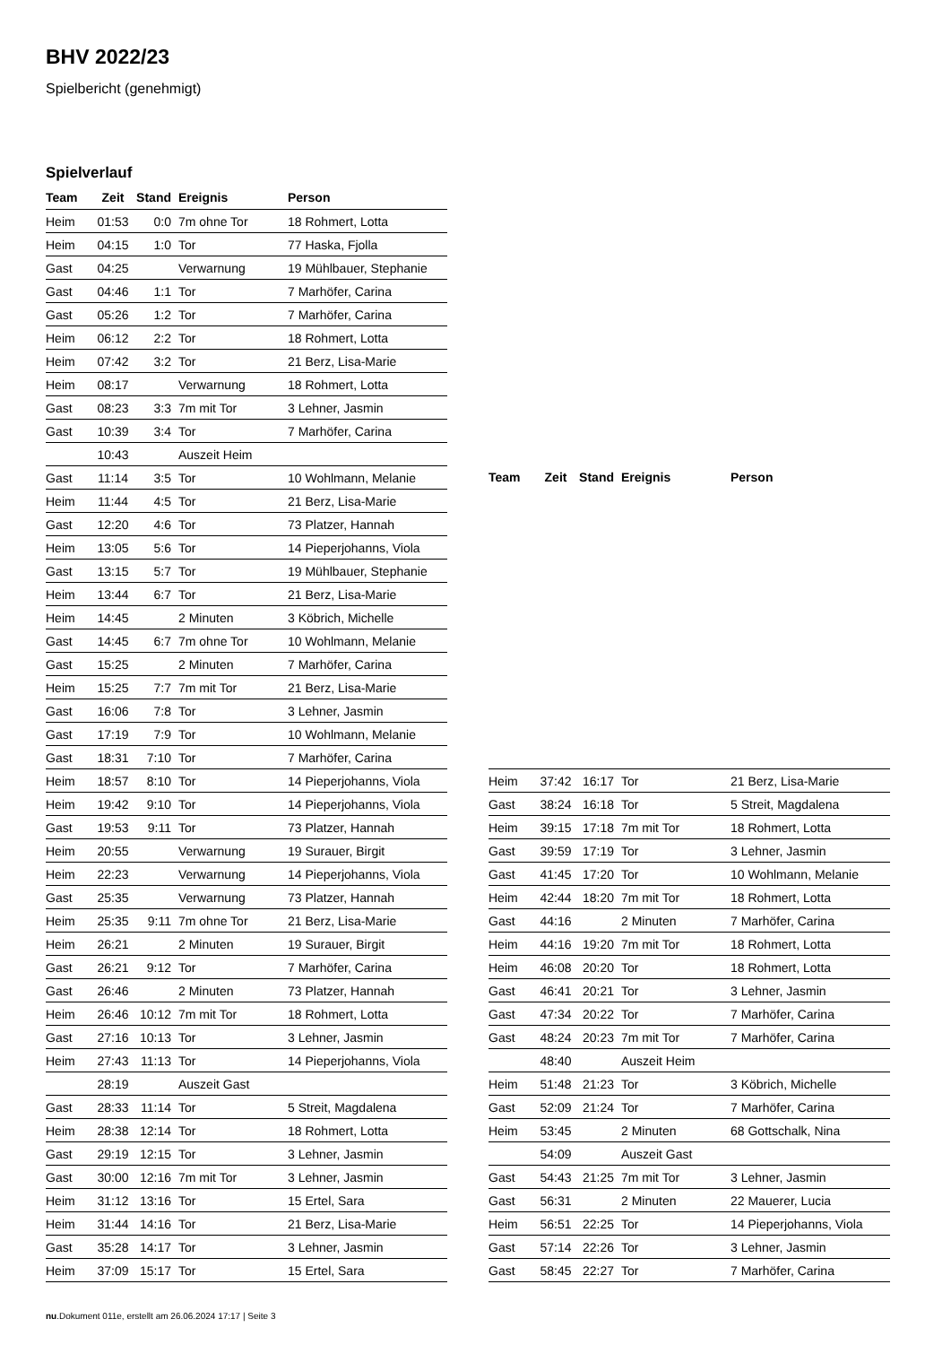BHV 2022/23
Spielbericht (genehmigt)
Spielverlauf
| Team | Zeit | Stand | Ereignis | Person |
| --- | --- | --- | --- | --- |
| Heim | 01:53 | 0:0 | 7m ohne Tor | 18 Rohmert, Lotta |
| Heim | 04:15 | 1:0 | Tor | 77 Haska, Fjolla |
| Gast | 04:25 | | Verwarnung | 19 Mühlbauer, Stephanie |
| Gast | 04:46 | 1:1 | Tor | 7 Marhöfer, Carina |
| Gast | 05:26 | 1:2 | Tor | 7 Marhöfer, Carina |
| Heim | 06:12 | 2:2 | Tor | 18 Rohmert, Lotta |
| Heim | 07:42 | 3:2 | Tor | 21 Berz, Lisa-Marie |
| Heim | 08:17 | | Verwarnung | 18 Rohmert, Lotta |
| Gast | 08:23 | 3:3 | 7m mit Tor | 3 Lehner, Jasmin |
| Gast | 10:39 | 3:4 | Tor | 7 Marhöfer, Carina |
| | 10:43 | | Auszeit Heim | |
| Gast | 11:14 | 3:5 | Tor | 10 Wohlmann, Melanie |
| Heim | 11:44 | 4:5 | Tor | 21 Berz, Lisa-Marie |
| Gast | 12:20 | 4:6 | Tor | 73 Platzer, Hannah |
| Heim | 13:05 | 5:6 | Tor | 14 Pieperjohanns, Viola |
| Gast | 13:15 | 5:7 | Tor | 19 Mühlbauer, Stephanie |
| Heim | 13:44 | 6:7 | Tor | 21 Berz, Lisa-Marie |
| Heim | 14:45 | | 2 Minuten | 3 Köbrich, Michelle |
| Gast | 14:45 | 6:7 | 7m ohne Tor | 10 Wohlmann, Melanie |
| Gast | 15:25 | | 2 Minuten | 7 Marhöfer, Carina |
| Heim | 15:25 | 7:7 | 7m mit Tor | 21 Berz, Lisa-Marie |
| Gast | 16:06 | 7:8 | Tor | 3 Lehner, Jasmin |
| Gast | 17:19 | 7:9 | Tor | 10 Wohlmann, Melanie |
| Gast | 18:31 | 7:10 | Tor | 7 Marhöfer, Carina |
| Heim | 18:57 | 8:10 | Tor | 14 Pieperjohanns, Viola |
| Heim | 19:42 | 9:10 | Tor | 14 Pieperjohanns, Viola |
| Gast | 19:53 | 9:11 | Tor | 73 Platzer, Hannah |
| Heim | 20:55 | | Verwarnung | 19 Surauer, Birgit |
| Heim | 22:23 | | Verwarnung | 14 Pieperjohanns, Viola |
| Gast | 25:35 | | Verwarnung | 73 Platzer, Hannah |
| Heim | 25:35 | 9:11 | 7m ohne Tor | 21 Berz, Lisa-Marie |
| Heim | 26:21 | | 2 Minuten | 19 Surauer, Birgit |
| Gast | 26:21 | 9:12 | Tor | 7 Marhöfer, Carina |
| Gast | 26:46 | | 2 Minuten | 73 Platzer, Hannah |
| Heim | 26:46 | 10:12 | 7m mit Tor | 18 Rohmert, Lotta |
| Gast | 27:16 | 10:13 | Tor | 3 Lehner, Jasmin |
| Heim | 27:43 | 11:13 | Tor | 14 Pieperjohanns, Viola |
| | 28:19 | | Auszeit Gast | |
| Gast | 28:33 | 11:14 | Tor | 5 Streit, Magdalena |
| Heim | 28:38 | 12:14 | Tor | 18 Rohmert, Lotta |
| Gast | 29:19 | 12:15 | Tor | 3 Lehner, Jasmin |
| Gast | 30:00 | 12:16 | 7m mit Tor | 3 Lehner, Jasmin |
| Heim | 31:12 | 13:16 | Tor | 15 Ertel, Sara |
| Heim | 31:44 | 14:16 | Tor | 21 Berz, Lisa-Marie |
| Gast | 35:28 | 14:17 | Tor | 3 Lehner, Jasmin |
| Heim | 37:09 | 15:17 | Tor | 15 Ertel, Sara |
| Team | Zeit | Stand | Ereignis | Person |
| --- | --- | --- | --- | --- |
| Heim | 37:42 | 16:17 | Tor | 21 Berz, Lisa-Marie |
| Gast | 38:24 | 16:18 | Tor | 5 Streit, Magdalena |
| Heim | 39:15 | 17:18 | 7m mit Tor | 18 Rohmert, Lotta |
| Gast | 39:59 | 17:19 | Tor | 3 Lehner, Jasmin |
| Gast | 41:45 | 17:20 | Tor | 10 Wohlmann, Melanie |
| Heim | 42:44 | 18:20 | 7m mit Tor | 18 Rohmert, Lotta |
| Gast | 44:16 | | 2 Minuten | 7 Marhöfer, Carina |
| Heim | 44:16 | 19:20 | 7m mit Tor | 18 Rohmert, Lotta |
| Heim | 46:08 | 20:20 | Tor | 18 Rohmert, Lotta |
| Gast | 46:41 | 20:21 | Tor | 3 Lehner, Jasmin |
| Gast | 47:34 | 20:22 | Tor | 7 Marhöfer, Carina |
| Gast | 48:24 | 20:23 | 7m mit Tor | 7 Marhöfer, Carina |
| | 48:40 | | Auszeit Heim | |
| Heim | 51:48 | 21:23 | Tor | 3 Köbrich, Michelle |
| Gast | 52:09 | 21:24 | Tor | 7 Marhöfer, Carina |
| Heim | 53:45 | | 2 Minuten | 68 Gottschalk, Nina |
| | 54:09 | | Auszeit Gast | |
| Gast | 54:43 | 21:25 | 7m mit Tor | 3 Lehner, Jasmin |
| Gast | 56:31 | | 2 Minuten | 22 Mauerer, Lucia |
| Heim | 56:51 | 22:25 | Tor | 14 Pieperjohanns, Viola |
| Gast | 57:14 | 22:26 | Tor | 3 Lehner, Jasmin |
| Gast | 58:45 | 22:27 | Tor | 7 Marhöfer, Carina |
nu.Dokument 011e, erstellt am 26.06.2024 17:17 | Seite 3